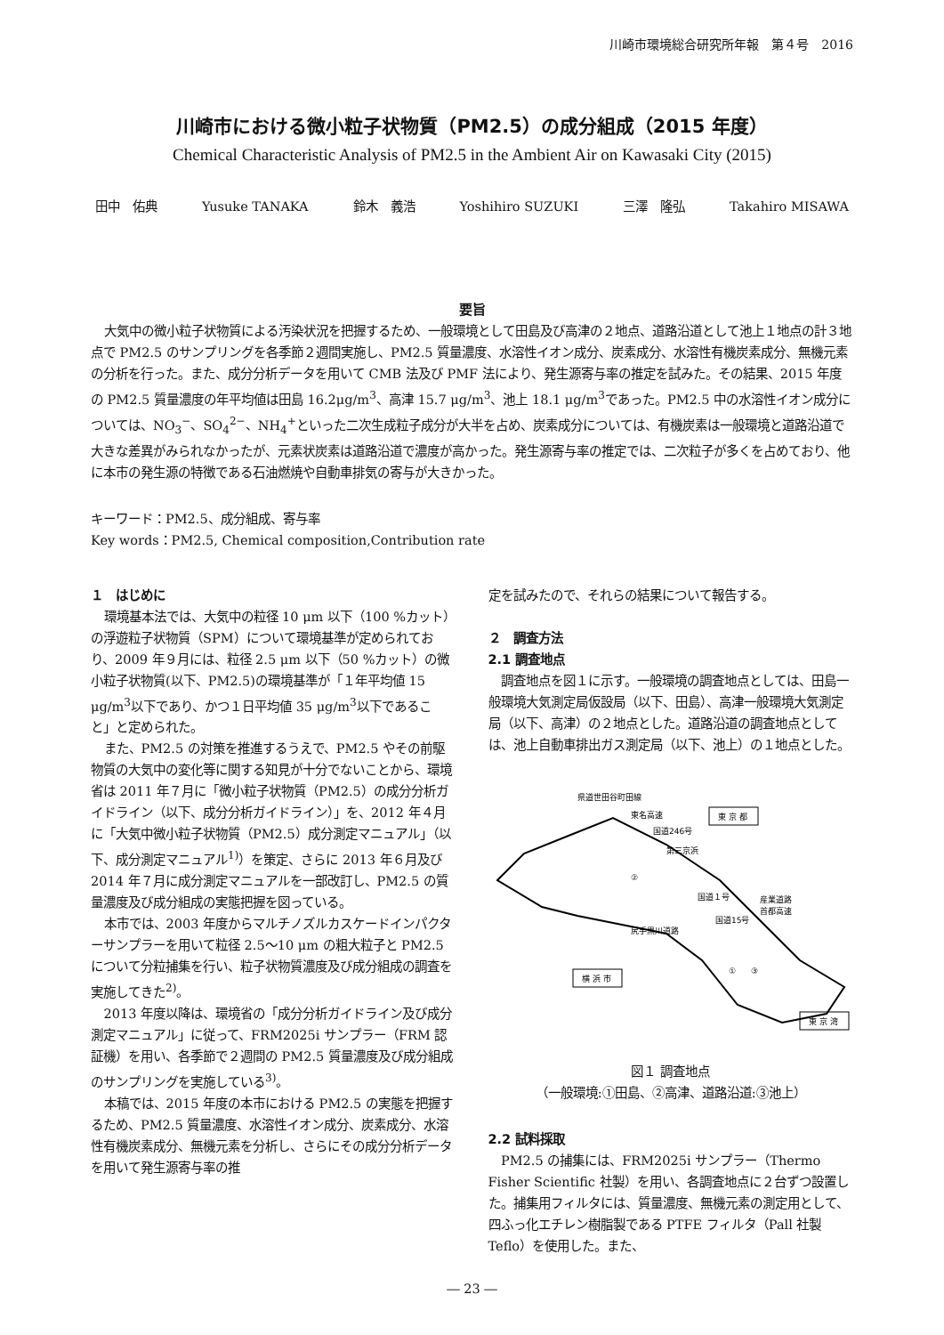川崎市環境総合研究所年報　第４号　2016
川崎市における微小粒子状物質（PM2.5）の成分組成（2015 年度）
Chemical Characteristic Analysis of PM2.5 in the Ambient Air on Kawasaki City (2015)
田中　佑典 Yusuke TANAKA 鈴木　義浩 Yoshihiro SUZUKI 三澤　隆弘 Takahiro MISAWA
要旨
大気中の微小粒子状物質による汚染状況を把握するため、一般環境として田島及び高津の２地点、道路沿道として池上１地点の計３地点で PM2.5 のサンプリングを各季節２週間実施し、PM2.5 質量濃度、水溶性イオン成分、炭素成分、水溶性有機炭素成分、無機元素の分析を行った。また、成分分析データを用いて CMB 法及び PMF 法により、発生源寄与率の推定を試みた。その結果、2015 年度の PM2.5 質量濃度の年平均値は田島 16.2μg/m<sup>3</sup>、高津 15.7 μg/m<sup>3</sup>、池上 18.1 μg/m<sup>3</sup>であった。PM2.5 中の水溶性イオン成分については、NO<sub>3</sub><sup>−</sup>、SO<sub>4</sub><sup>2−</sup>、NH<sub>4</sub><sup>+</sup>といった二次生成粒子成分が大半を占め、炭素成分については、有機炭素は一般環境と道路沿道で大きな差異がみられなかったが、元素状炭素は道路沿道で濃度が高かった。発生源寄与率の推定では、二次粒子が多くを占めており、他に本市の発生源の特徴である石油燃焼や自動車排気の寄与が大きかった。
キーワード：PM2.5、成分組成、寄与率
Key words：PM2.5, Chemical composition,Contribution rate
１　はじめに
環境基本法では、大気中の粒径 10 μm 以下（100 %カット）の浮遊粒子状物質（SPM）について環境基準が定められており、2009 年９月には、粒径 2.5 μm 以下（50 %カット）の微小粒子状物質(以下、PM2.5)の環境基準が「１年平均値 15 μg/m<sup>3</sup>以下であり、かつ１日平均値 35 μg/m<sup>3</sup>以下であること」と定められた。
また、PM2.5 の対策を推進するうえで、PM2.5 やその前駆物質の大気中の変化等に関する知見が十分でないことから、環境省は 2011 年７月に「微小粒子状物質（PM2.5）の成分分析ガイドライン（以下、成分分析ガイドライン）」を、2012 年４月に「大気中微小粒子状物質（PM2.5）成分測定マニュアル」（以下、成分測定マニュアル<sup>1)</sup>）を策定、さらに 2013 年６月及び 2014 年７月に成分測定マニュアルを一部改訂し、PM2.5 の質量濃度及び成分組成の実態把握を図っている。
本市では、2003 年度からマルチノズルカスケードインパクターサンプラーを用いて粒径 2.5～10 μm の粗大粒子と PM2.5 について分粒捕集を行い、粒子状物質濃度及び成分組成の調査を実施してきた<sup>2)</sup>。
2013 年度以降は、環境省の「成分分析ガイドライン及び成分測定マニュアル」に従って、FRM2025i サンプラー（FRM 認証機）を用い、各季節で２週間の PM2.5 質量濃度及び成分組成のサンプリングを実施している<sup>3)</sup>。
本稿では、2015 年度の本市における PM2.5 の実態を把握するため、PM2.5 質量濃度、水溶性イオン成分、炭素成分、水溶性有機炭素成分、無機元素を分析し、さらにその成分分析データを用いて発生源寄与率の推
定を試みたので、それらの結果について報告する。
２　調査方法
2.1 調査地点
調査地点を図１に示す。一般環境の調査地点としては、田島一般環境大気測定局仮設局（以下、田島）、高津一般環境大気測定局（以下、高津）の２地点とした。道路沿道の調査地点としては、池上自動車排出ガス測定局（以下、池上）の１地点とした。
県道世田谷町田線
東名高速
国道246号
第三京浜
国道１号
国道15号
産業道路
首都高速
尻手黒川道路
②
①
③
東 京 都
横 浜 市
東 京 湾
図１ 調査地点
（一般環境:①田島、②高津、道路沿道:③池上）
2.2 試料採取
PM2.5 の捕集には、FRM2025i サンプラー（Thermo Fisher Scientific 社製）を用い、各調査地点に２台ずつ設置した。捕集用フィルタには、質量濃度、無機元素の測定用として、四ふっ化エチレン樹脂製である PTFE フィルタ（Pall 社製 Teflo）を使用した。また、
― 23 ―